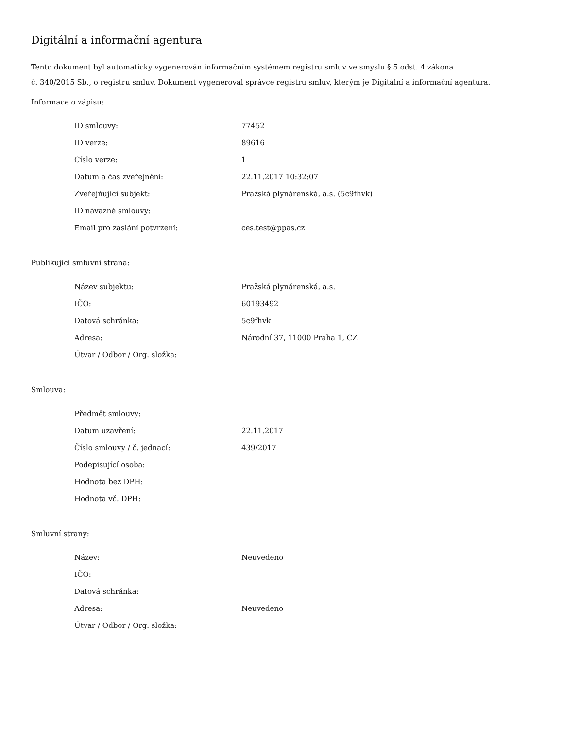Digitální a informační agentura
Tento dokument byl automaticky vygenerován informačním systémem registru smluv ve smyslu § 5 odst. 4 zákona
č. 340/2015 Sb., o registru smluv. Dokument vygeneroval správce registru smluv, kterým je Digitální a informační agentura.
Informace o zápisu:
| ID smlouvy: | 77452 |
| ID verze: | 89616 |
| Číslo verze: | 1 |
| Datum a čas zveřejnění: | 22.11.2017 10:32:07 |
| Zveřejňující subjekt: | Pražská plynárenská, a.s. (5c9fhvk) |
| ID návazné smlouvy: | |
| Email pro zaslání potvrzení: | ces.test@ppas.cz |
Publikující smluvní strana:
| Název subjektu: | Pražská plynárenská, a.s. |
| IČO: | 60193492 |
| Datová schránka: | 5c9fhvk |
| Adresa: | Národní 37, 11000 Praha 1, CZ |
| Útvar / Odbor / Org. složka: | |
Smlouva:
| Předmět smlouvy: | |
| Datum uzavření: | 22.11.2017 |
| Číslo smlouvy / č. jednací: | 439/2017 |
| Podepisující osoba: | |
| Hodnota bez DPH: | |
| Hodnota vč. DPH: | |
Smluvní strany:
| Název: | Neuvedeno |
| IČO: | |
| Datová schránka: | |
| Adresa: | Neuvedeno |
| Útvar / Odbor / Org. složka: | |